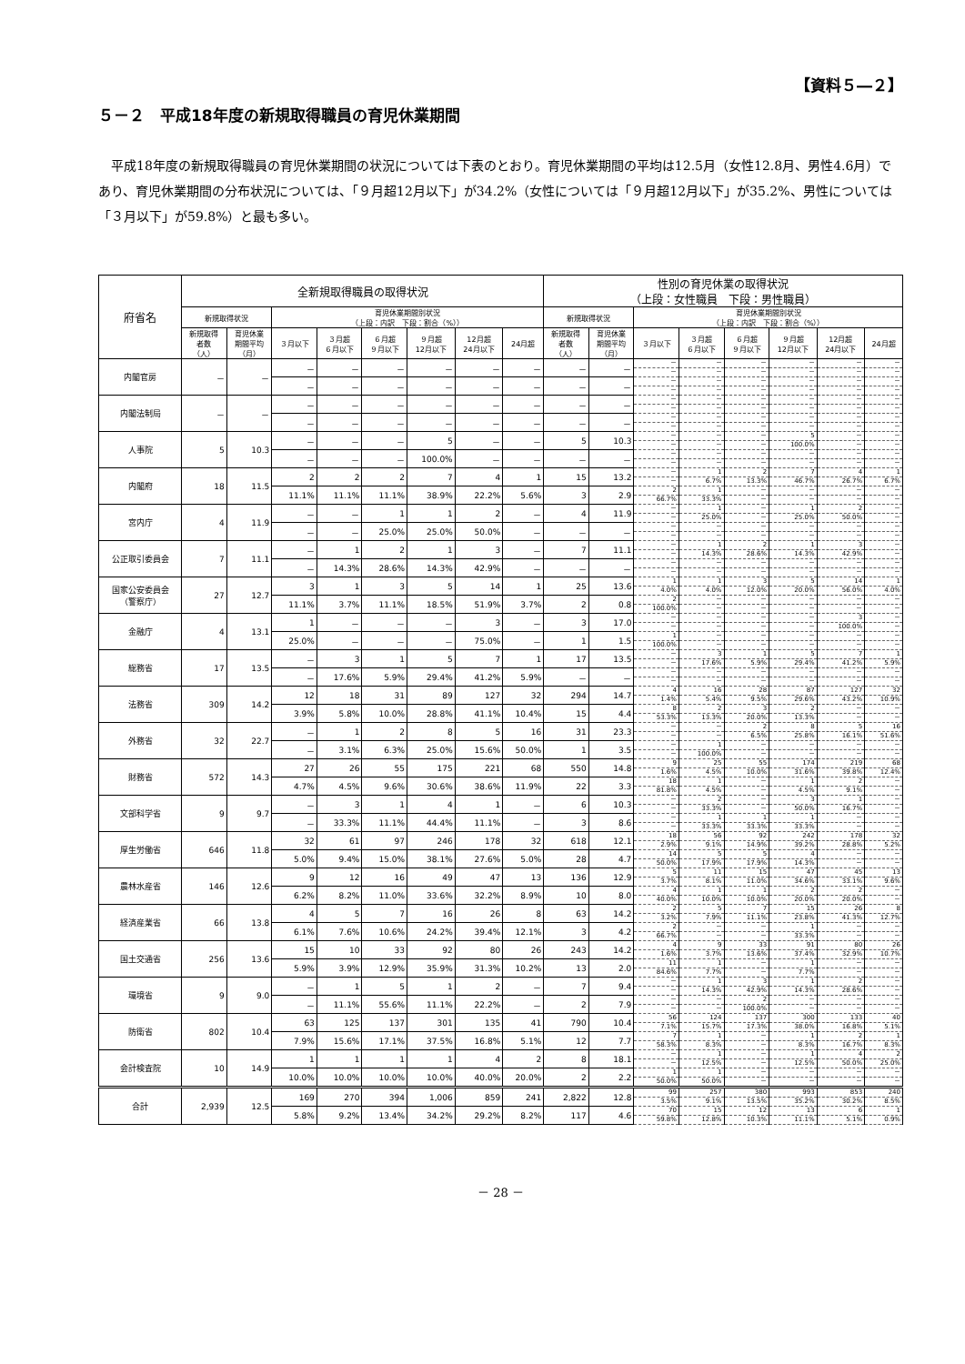【資料５―２】
５－２　平成18年度の新規取得職員の育児休業期間
平成18年度の新規取得職員の育児休業期間の状況については下表のとおり。育児休業期間の平均は12.5月（女性12.8月、男性4.6月）であり、育児休業期間の分布状況については、「９月超12月以下」が34.2%（女性については「９月超12月以下」が35.2%、男性については「３月以下」が59.8%）と最も多い。
| 府省名 | 全新規取得職員の取得状況 | | | | | | | | 性別の育児休業の取得状況 （上段：女性職員 下段：男性職員） | | | | | | | |
| --- | --- | --- | --- | --- | --- | --- | --- | --- | --- | --- | --- | --- | --- | --- | --- | --- |
| | 新規取得状況 | | 育児休業期間別状況 （上段：内訳 下段：割合（%）） | | | | | | 新規取得状況 | | 育児休業期間別状況 （上段：内訳 下段：割合（%）） | | | | | |
| | 新規取得 者数 （人） | 育児休業 期間平均 （月） | ３月以下 | ３月超 ６月以下 | ６月超 ９月以下 | ９月超 12月以下 | 12月超 24月以下 | 24月超 | 新規取得 者数 （人） | 育児休業 期間平均 （月） | ３月以下 | ３月超 ６月以下 | ６月超 ９月以下 | ９月超 12月以下 | 12月超 24月以下 | 24月超 |
| 内閣官房 | － | － | － | － | － | － | － | － | － | － | － | － | － | － | － | － |
| | | | | | | | | | | | － | － | － | － | － | － |
| | | | － | － | － | － | － | － | － | － | － | － | － | － | － | － |
| | | | | | | | | | | | － | － | － | － | － | － |
| 内閣法制局 | － | － | － | － | － | － | － | － | － | － | － | － | － | － | － | － |
| | | | | | | | | | | | － | － | － | － | － | － |
| | | | － | － | － | － | － | － | － | － | － | － | － | － | － | － |
| | | | | | | | | | | | － | － | － | － | － | － |
| 人事院 | 5 | 10.3 | － | － | － | 5 | － | － | 5 | 10.3 | － | － | － | 5 | － | － |
| | | | | | | | | | | | － | － | － | 100.0% | － | － |
| | | | － | － | － | 100.0% | － | － | － | － | － | － | － | － | － | － |
| | | | | | | | | | | | － | － | － | － | － | － |
| 内閣府 | 18 | 11.5 | 2 | 2 | 2 | 7 | 4 | 1 | 15 | 13.2 | － | 1 | 2 | 7 | 4 | 1 |
| | | | | | | | | | | | － | 6.7% | 13.3% | 46.7% | 26.7% | 6.7% |
| | | | 11.1% | 11.1% | 11.1% | 38.9% | 22.2% | 5.6% | 3 | 2.9 | 2 | 1 | － | － | － | － |
| | | | | | | | | | | | 66.7% | 33.3% | － | － | － | － |
| 宮内庁 | 4 | 11.9 | － | － | 1 | 1 | 2 | － | 4 | 11.9 | － | 1 | － | 1 | 2 | － |
| | | | | | | | | | | | － | 25.0% | － | 25.0% | 50.0% | － |
| | | | － | － | 25.0% | 25.0% | 50.0% | － | － | － | － | － | － | － | － | － |
| | | | | | | | | | | | － | － | － | － | － | － |
| 公正取引委員会 | 7 | 11.1 | － | 1 | 2 | 1 | 3 | － | 7 | 11.1 | － | 1 | 2 | 1 | 3 | － |
| | | | | | | | | | | | － | 14.3% | 28.6% | 14.3% | 42.9% | － |
| | | | － | 14.3% | 28.6% | 14.3% | 42.9% | － | － | － | － | － | － | － | － | － |
| | | | | | | | | | | | － | － | － | － | － | － |
| 国家公安委員会 （警察庁） | 27 | 12.7 | 3 | 1 | 3 | 5 | 14 | 1 | 25 | 13.6 | 1 | 1 | 3 | 5 | 14 | 1 |
| | | | | | | | | | | | 4.0% | 4.0% | 12.0% | 20.0% | 56.0% | 4.0% |
| | | | 11.1% | 3.7% | 11.1% | 18.5% | 51.9% | 3.7% | 2 | 0.8 | 2 | － | － | － | － | － |
| | | | | | | | | | | | 100.0% | － | － | － | － | － |
| 金融庁 | 4 | 13.1 | 1 | － | － | － | 3 | － | 3 | 17.0 | － | － | － | － | 3 | － |
| | | | | | | | | | | | － | － | － | － | 100.0% | － |
| | | | 25.0% | － | － | － | 75.0% | － | 1 | 1.5 | 1 | － | － | － | － | － |
| | | | | | | | | | | | 100.0% | － | － | － | － | － |
| 総務省 | 17 | 13.5 | － | 3 | 1 | 5 | 7 | 1 | 17 | 13.5 | － | 3 | 1 | 5 | 7 | 1 |
| | | | | | | | | | | | － | 17.6% | 5.9% | 29.4% | 41.2% | 5.9% |
| | | | － | 17.6% | 5.9% | 29.4% | 41.2% | 5.9% | － | － | － | － | － | － | － | － |
| | | | | | | | | | | | － | － | － | － | － | － |
| 法務省 | 309 | 14.2 | 12 | 18 | 31 | 89 | 127 | 32 | 294 | 14.7 | 4 | 16 | 28 | 87 | 127 | 32 |
| | | | | | | | | | | | 1.4% | 5.4% | 9.5% | 29.6% | 43.2% | 10.9% |
| | | | 3.9% | 5.8% | 10.0% | 28.8% | 41.1% | 10.4% | 15 | 4.4 | 8 | 2 | 3 | 2 | － | － |
| | | | | | | | | | | | 53.3% | 13.3% | 20.0% | 13.3% | － | － |
| 外務省 | 32 | 22.7 | － | 1 | 2 | 8 | 5 | 16 | 31 | 23.3 | － | － | 2 | 8 | 5 | 16 |
| | | | | | | | | | | | － | － | 6.5% | 25.8% | 16.1% | 51.6% |
| | | | － | 3.1% | 6.3% | 25.0% | 15.6% | 50.0% | 1 | 3.5 | － | 1 | － | － | － | － |
| | | | | | | | | | | | － | 100.0% | － | － | － | － |
| 財務省 | 572 | 14.3 | 27 | 26 | 55 | 175 | 221 | 68 | 550 | 14.8 | 9 | 25 | 55 | 174 | 219 | 68 |
| | | | | | | | | | | | 1.6% | 4.5% | 10.0% | 31.6% | 39.8% | 12.4% |
| | | | 4.7% | 4.5% | 9.6% | 30.6% | 38.6% | 11.9% | 22 | 3.3 | 18 | 1 | － | 1 | 2 | － |
| | | | | | | | | | | | 81.8% | 4.5% | － | 4.5% | 9.1% | － |
| 文部科学省 | 9 | 9.7 | － | 3 | 1 | 4 | 1 | － | 6 | 10.3 | － | 2 | － | 3 | 1 | － |
| | | | | | | | | | | | － | 33.3% | － | 50.0% | 16.7% | － |
| | | | － | 33.3% | 11.1% | 44.4% | 11.1% | － | 3 | 8.6 | － | 1 | 1 | 1 | － | － |
| | | | | | | | | | | | － | 33.3% | 33.3% | 33.3% | － | － |
| 厚生労働省 | 646 | 11.8 | 32 | 61 | 97 | 246 | 178 | 32 | 618 | 12.1 | 18 | 56 | 92 | 242 | 178 | 32 |
| | | | | | | | | | | | 2.9% | 9.1% | 14.9% | 39.2% | 28.8% | 5.2% |
| | | | 5.0% | 9.4% | 15.0% | 38.1% | 27.6% | 5.0% | 28 | 4.7 | 14 | 5 | 5 | 4 | － | － |
| | | | | | | | | | | | 50.0% | 17.9% | 17.9% | 14.3% | － | － |
| 農林水産省 | 146 | 12.6 | 9 | 12 | 16 | 49 | 47 | 13 | 136 | 12.9 | 5 | 11 | 15 | 47 | 45 | 13 |
| | | | | | | | | | | | 3.7% | 8.1% | 11.0% | 34.6% | 33.1% | 9.6% |
| | | | 6.2% | 8.2% | 11.0% | 33.6% | 32.2% | 8.9% | 10 | 8.0 | 4 | 1 | 1 | 2 | 2 | － |
| | | | | | | | | | | | 40.0% | 10.0% | 10.0% | 20.0% | 20.0% | － |
| 経済産業省 | 66 | 13.8 | 4 | 5 | 7 | 16 | 26 | 8 | 63 | 14.2 | 2 | 5 | 7 | 15 | 26 | 8 |
| | | | | | | | | | | | 3.2% | 7.9% | 11.1% | 23.8% | 41.3% | 12.7% |
| | | | 6.1% | 7.6% | 10.6% | 24.2% | 39.4% | 12.1% | 3 | 4.2 | 2 | － | － | 1 | － | － |
| | | | | | | | | | | | 66.7% | － | － | 33.3% | － | － |
| 国土交通省 | 256 | 13.6 | 15 | 10 | 33 | 92 | 80 | 26 | 243 | 14.2 | 4 | 9 | 33 | 91 | 80 | 26 |
| | | | | | | | | | | | 1.6% | 3.7% | 13.6% | 37.4% | 32.9% | 10.7% |
| | | | 5.9% | 3.9% | 12.9% | 35.9% | 31.3% | 10.2% | 13 | 2.0 | 11 | 1 | － | 1 | － | － |
| | | | | | | | | | | | 84.6% | 7.7% | － | 7.7% | － | － |
| 環境省 | 9 | 9.0 | － | 1 | 5 | 1 | 2 | － | 7 | 9.4 | － | 1 | 3 | 1 | 2 | － |
| | | | | | | | | | | | － | 14.3% | 42.9% | 14.3% | 28.6% | － |
| | | | － | 11.1% | 55.6% | 11.1% | 22.2% | － | 2 | 7.9 | － | － | 2 | － | － | － |
| | | | | | | | | | | | － | － | 100.0% | － | － | － |
| 防衛省 | 802 | 10.4 | 63 | 125 | 137 | 301 | 135 | 41 | 790 | 10.4 | 56 | 124 | 137 | 300 | 133 | 40 |
| | | | | | | | | | | | 7.1% | 15.7% | 17.3% | 38.0% | 16.8% | 5.1% |
| | | | 7.9% | 15.6% | 17.1% | 37.5% | 16.8% | 5.1% | 12 | 7.7 | 7 | 1 | － | 1 | 2 | 1 |
| | | | | | | | | | | | 58.3% | 8.3% | － | 8.3% | 16.7% | 8.3% |
| 会計検査院 | 10 | 14.9 | 1 | 1 | 1 | 1 | 4 | 2 | 8 | 18.1 | － | 1 | － | 1 | 4 | 2 |
| | | | | | | | | | | | － | 12.5% | － | 12.5% | 50.0% | 25.0% |
| | | | 10.0% | 10.0% | 10.0% | 10.0% | 40.0% | 20.0% | 2 | 2.2 | 1 | 1 | － | － | － | － |
| | | | | | | | | | | | 50.0% | 50.0% | － | － | － | － |
| 合計 | 2,939 | 12.5 | 169 | 270 | 394 | 1,006 | 859 | 241 | 2,822 | 12.8 | 99 | 257 | 380 | 993 | 853 | 240 |
| | | | | | | | | | | | 3.5% | 9.1% | 13.5% | 35.2% | 30.2% | 8.5% |
| | | | 5.8% | 9.2% | 13.4% | 34.2% | 29.2% | 8.2% | 117 | 4.6 | 70 | 15 | 12 | 13 | 6 | 1 |
| | | | | | | | | | | | 59.8% | 12.8% | 10.3% | 11.1% | 5.1% | 0.9% |
－ 28 －